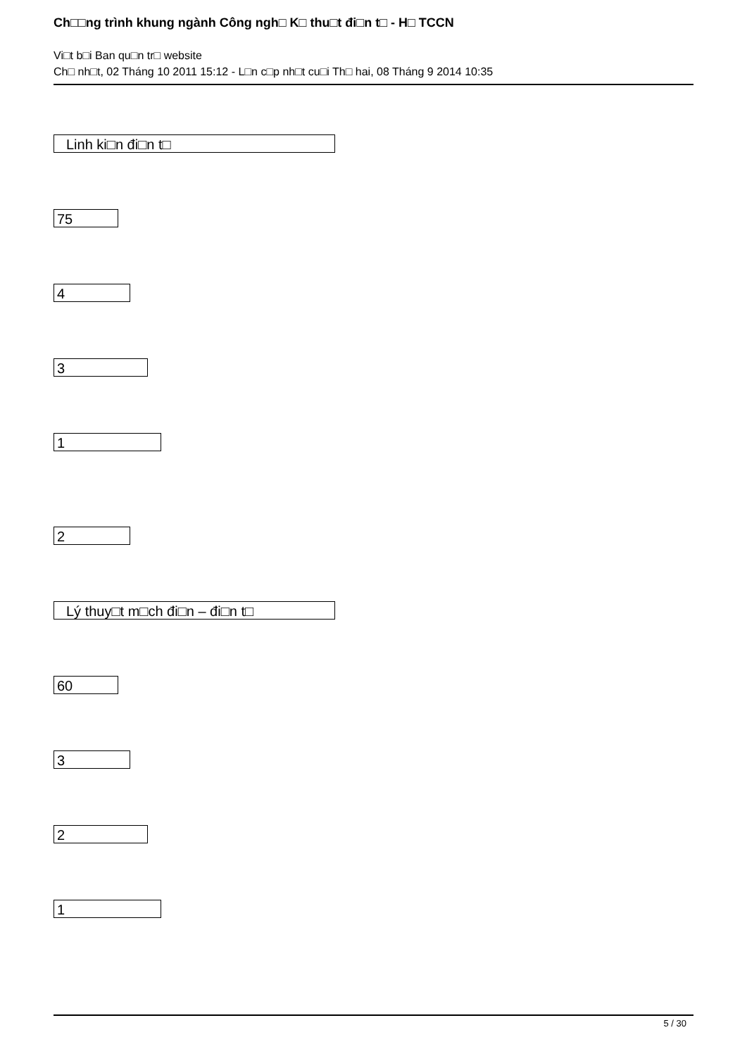Ch□□ng trình khung ngành Công ngh□ K□ thu□t đi□n t□ - H□ TCCN
Vi□t b□i Ban qu□n tr□ website
Ch□ nh□t, 02 Tháng 10 2011 15:12 - L□n c□p nh□t cu□i Th□ hai, 08 Tháng 9 2014 10:35
Linh ki□n đi□n t□
75
4
3
1
2
Lý thuy□t m□ch đi□n – đi□n t□
60
3
2
1
5 / 30